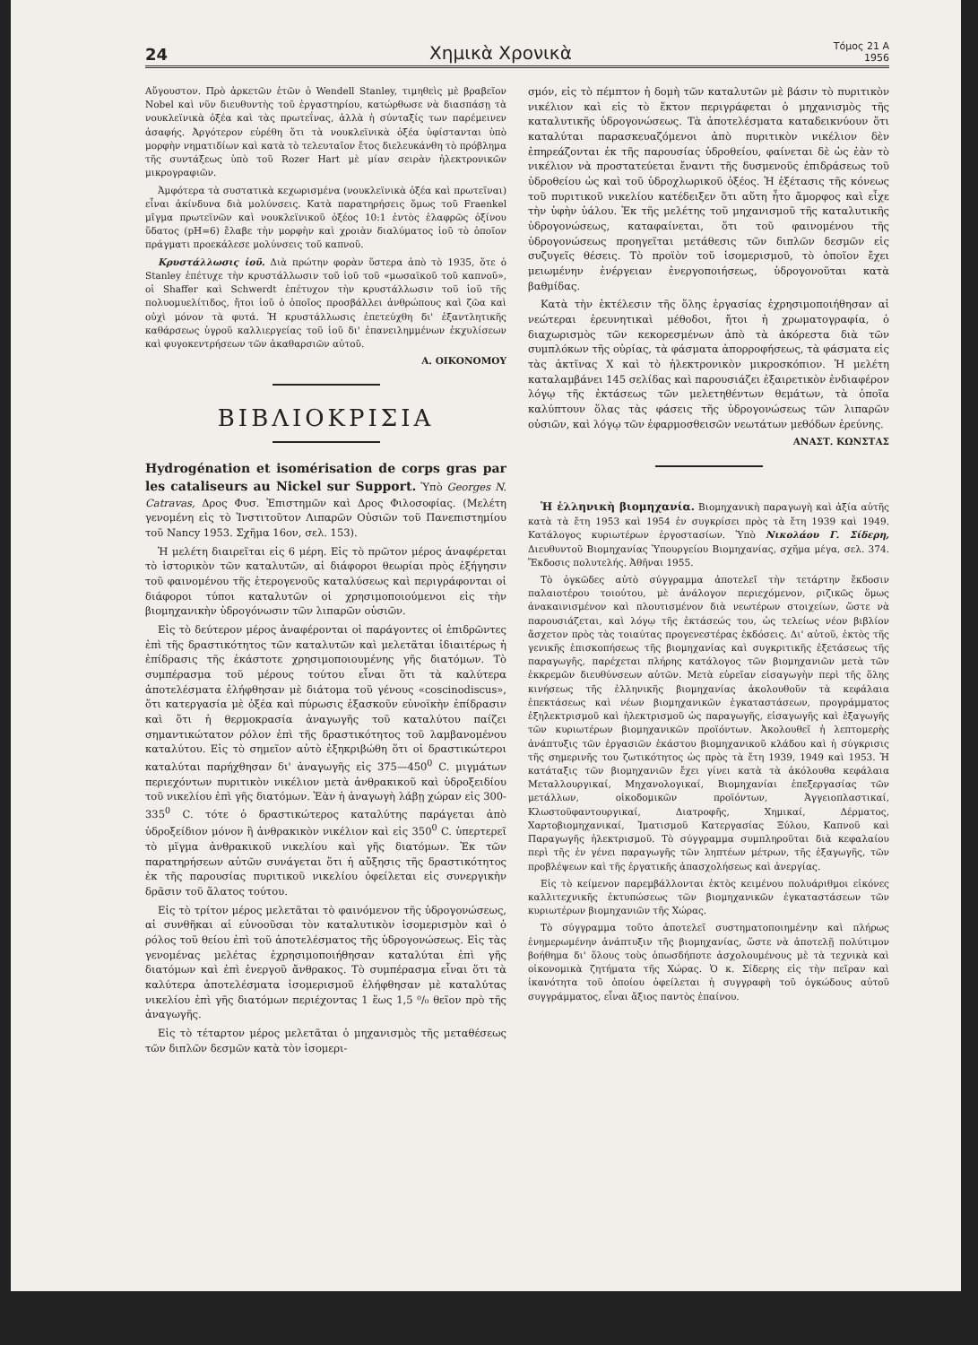24 Χημικὰ Χρονικὰ Τόμος 21 Α
1956
Αὔγουστον. Πρὸ ἀρκετῶν ἐτῶν ὁ Wendell Stanley, τιμηθεὶς μὲ βραβεῖον Nobel καὶ νῦν διευθυντὴς τοῦ ἐργαστηρίου, κατώρθωσε νὰ διασπάσῃ τὰ νουκλεϊνικὰ ὀξέα καὶ τὰς πρωτεΐνας, ἀλλὰ ἡ σύνταξίς των παρέμεινεν ἀσαφής. Ἀργότερον εὑρέθη ὅτι τὰ νουκλεϊνικὰ ὀξέα ὑφίστανται ὑπὸ μορφὴν νηματιδίων καὶ κατὰ τὸ τελευταῖον ἔτος διελευκάνθη τὸ πρόβλημα τῆς συντάξεως ὑπὸ τοῦ Rozer Hart μὲ μίαν σειρὰν ἠλεκτρονικῶν μικρογραφιῶν.
Ἀμφότερα τὰ συστατικὰ κεχωρισμένα (νουκλεϊνικὰ ὀξέα καὶ πρωτεῖναι) εἶναι ἀκίνδυνα διὰ μολύνσεις. Κατὰ παρατηρήσεις ὅμως τοῦ Fraenkel μῖγμα πρωτεϊνῶν καὶ νουκλεϊνικοῦ ὀξέος 10:1 ἐντὸς ἐλαφρῶς ὀξίνου ὕδατος (pH=6) ἔλαβε τὴν μορφὴν καὶ χροιὰν διαλύματος ἰοῦ τὸ ὁποῖον πράγματι προεκάλεσε μολύνσεις τοῦ καπνοῦ.
Κρυστάλλωσις ἰοῦ. Διὰ πρώτην φορὰν ὕστερα ἀπὸ τὸ 1935, ὅτε ὁ Stanley ἐπέτυχε τὴν κρυστάλλωσιν τοῦ ἰοῦ τοῦ «μωσαϊκοῦ τοῦ καπνοῦ», οἱ Shaffer καὶ Schwerdt ἐπέτυχον τὴν κρυστάλλωσιν τοῦ ἰοῦ τῆς πολυομυελίτιδος, ἤτοι ἰοῦ ὁ ὁποῖος προσβάλλει ἀνθρώπους καὶ ζῶα καὶ οὐχὶ μόνον τὰ φυτά. Ἡ κρυστάλλωσις ἐπετεύχθη δι' ἐξαντλητικῆς καθάρσεως ὑγροῦ καλλιεργείας τοῦ ἰοῦ δι' ἐπανειλημμένων ἐκχυλίσεων καὶ φυγοκεντρήσεων τῶν ἀκαθαρσιῶν αὐτοῦ.
Α. ΟΙΚΟΝΟΜΟΥ
ΒΙΒΛΙΟΚΡΙΣΙΑ
Hydrogénation et isomérisation de corps gras par les cataliseurs au Nickel sur Support. Ὑπὸ Georges N. Catravas, Δρος Φυσ. Ἐπιστημῶν καὶ Δρος Φιλοσοφίας. (Μελέτη γενομένη εἰς τὸ Ἰνστιτοῦτον Λιπαρῶν Οὐσιῶν τοῦ Πανεπιστημίου τοῦ Nancy 1953. Σχῆμα 16ον, σελ. 153).
Ἡ μελέτη διαιρεῖται εἰς 6 μέρη. Εἰς τὸ πρῶτον μέρος ἀναφέρεται τὸ ἱστορικὸν τῶν καταλυτῶν, αἱ διάφοροι θεωρίαι πρὸς ἐξήγησιν τοῦ φαινομένου τῆς ἑτερογενοῦς καταλύσεως καὶ περιγράφονται οἱ διάφοροι τύποι καταλυτῶν οἱ χρησιμοποιούμενοι εἰς τὴν βιομηχανικὴν ὑδρογόνωσιν τῶν λιπαρῶν οὐσιῶν.
Εἰς τὸ δεύτερον μέρος ἀναφέρονται οἱ παράγοντες οἱ ἐπιδρῶντες ἐπὶ τῆς δραστικότητος τῶν καταλυτῶν καὶ μελετᾶται ἰδιαιτέρως ἡ ἐπίδρασις τῆς ἑκάστοτε χρησιμοποιουμένης γῆς διατόμων. Τὸ συμπέρασμα τοῦ μέρους τούτου εἶναι ὅτι τὰ καλύτερα ἀποτελέσματα ἐλήφθησαν μὲ διάτομα τοῦ γένους «coscinodiscus», ὅτι κατεργασία μὲ ὀξέα καὶ πύρωσις ἐξασκοῦν εὐνοϊκὴν ἐπίδρασιν καὶ ὅτι ἡ θερμοκρασία ἀναγωγῆς τοῦ καταλύτου παίζει σημαντικώτατον ρόλον ἐπὶ τῆς δραστικότητος τοῦ λαμβανομένου καταλύτου. Εἰς τὸ σημεῖον αὐτὸ ἐξηκριβώθη ὅτι οἱ δραστικώτεροι καταλύται παρήχθησαν δι' ἀναγωγῆς εἰς 375—450<sup>0</sup> C. μιγμάτων περιεχόντων πυριτικὸν νικέλιον μετὰ ἀνθρακικοῦ καὶ ὑδροξειδίου τοῦ νικελίου ἐπὶ γῆς διατόμων. Ἐὰν ἡ ἀναγωγὴ λάβῃ χώραν εἰς 300-335<sup>0</sup> C. τότε ὁ δραστικώτερος καταλύτης παράγεται ἀπὸ ὑδροξείδιον μόνον ἢ ἀνθρακικὸν νικέλιον καὶ εἰς 350<sup>0</sup> C. ὑπερτερεῖ τὸ μῖγμα ἀνθρακικοῦ νικελίου καὶ γῆς διατόμων. Ἐκ τῶν παρατηρήσεων αὐτῶν συνάγεται ὅτι ἡ αὔξησις τῆς δραστικότητος ἐκ τῆς παρουσίας πυριτικοῦ νικελίου ὀφείλεται εἰς συνεργικὴν δρᾶσιν τοῦ ἅλατος τούτου.
Εἰς τὸ τρίτον μέρος μελετᾶται τὸ φαινόμενον τῆς ὑδρογονώσεως, αἱ συνθῆκαι αἱ εὐνοοῦσαι τὸν καταλυτικὸν ἰσομερισμὸν καὶ ὁ ρόλος τοῦ θείου ἐπὶ τοῦ ἀποτελέσματος τῆς ὑδρογονώσεως. Εἰς τὰς γενομένας μελέτας ἐχρησιμοποιήθησαν καταλύται ἐπὶ γῆς διατόμων καὶ ἐπὶ ἐνεργοῦ ἄνθρακος. Τὸ συμπέρασμα εἶναι ὅτι τὰ καλύτερα ἀποτελέσματα ἰσομερισμοῦ ἐλήφθησαν μὲ καταλύτας νικελίου ἐπὶ γῆς διατόμων περιέχοντας 1 ἕως 1,5 ⁰/₀ θεῖον πρὸ τῆς ἀναγωγῆς.
Εἰς τὸ τέταρτον μέρος μελετᾶται ὁ μηχανισμὸς τῆς μεταθέσεως τῶν διπλῶν δεσμῶν κατὰ τὸν ἰσομερι-
σμόν, εἰς τὸ πέμπτον ἡ δομὴ τῶν καταλυτῶν μὲ βάσιν τὸ πυριτικὸν νικέλιον καὶ εἰς τὸ ἕκτον περιγράφεται ὁ μηχανισμὸς τῆς καταλυτικῆς ὑδρογονώσεως. Τὰ ἀποτελέσματα καταδεικνύουν ὅτι καταλύται παρασκευαζόμενοι ἀπὸ πυριτικὸν νικέλιον δὲν ἐπηρεάζονται ἐκ τῆς παρουσίας ὑδροθείου, φαίνεται δὲ ὡς ἐὰν τὸ νικέλιον νὰ προστατεύεται ἔναντι τῆς δυσμενοῦς ἐπιδράσεως τοῦ ὑδροθείου ὡς καὶ τοῦ ὑδροχλωρικοῦ ὀξέος. Ἡ ἐξέτασις τῆς κόνεως τοῦ πυριτικοῦ νικελίου κατέδειξεν ὅτι αὕτη ἦτο ἄμορφος καὶ εἶχε τὴν ὑφὴν ὑάλου. Ἐκ τῆς μελέτης τοῦ μηχανισμοῦ τῆς καταλυτικῆς ὑδρογονώσεως, καταφαίνεται, ὅτι τοῦ φαινομένου τῆς ὑδρογονώσεως προηγεῖται μετάθεσις τῶν διπλῶν δεσμῶν εἰς συζυγεῖς θέσεις. Τὸ προϊὸν τοῦ ἰσομερισμοῦ, τὸ ὁποῖον ἔχει μειωμένην ἐνέργειαν ἐνεργοποιήσεως, ὑδρογονοῦται κατὰ βαθμίδας.
Κατὰ τὴν ἐκτέλεσιν τῆς ὅλης ἐργασίας ἐχρησιμοποιήθησαν αἱ νεώτεραι ἐρευνητικαὶ μέθοδοι, ἤτοι ἡ χρωματογραφία, ὁ διαχωρισμὸς τῶν κεκορεσμένων ἀπὸ τὰ ἀκόρεστα διὰ τῶν συμπλόκων τῆς οὐρίας, τὰ φάσματα ἀπορροφήσεως, τὰ φάσματα εἰς τὰς ἀκτῖνας X καὶ τὸ ἠλεκτρονικὸν μικροσκόπιον. Ἡ μελέτη καταλαμβάνει 145 σελίδας καὶ παρουσιάζει ἐξαιρετικὸν ἐνδιαφέρον λόγῳ τῆς ἐκτάσεως τῶν μελετηθέντων θεμάτων, τὰ ὁποῖα καλύπτουν ὅλας τὰς φάσεις τῆς ὑδρογονώσεως τῶν λιπαρῶν οὐσιῶν, καὶ λόγῳ τῶν ἐφαρμοσθεισῶν νεωτάτων μεθόδων ἐρεύνης.
ΑΝΑΣΤ. ΚΩΝΣΤΑΣ
Ἡ ἑλληνικὴ βιομηχανία. Βιομηχανικὴ παραγωγὴ καὶ ἀξία αὐτῆς κατὰ τὰ ἔτη 1953 καὶ 1954 ἐν συγκρίσει πρὸς τὰ ἔτη 1939 καὶ 1949. Κατάλογος κυριωτέρων ἐργοστασίων. Ὑπὸ Νικολάου Γ. Σίδερη, Διευθυντοῦ Βιομηχανίας Ὑπουργείου Βιομηχανίας, σχῆμα μέγα, σελ. 374. Ἔκδοσις πολυτελής. Ἀθῆναι 1955.
Τὸ ὀγκῶδες αὐτὸ σύγγραμμα ἀποτελεῖ τὴν τετάρτην ἔκδοσιν παλαιοτέρου τοιούτου, μὲ ἀνάλογον περιεχόμενον, ριζικῶς ὅμως ἀνακαινισμένον καὶ πλουτισμένον διὰ νεωτέρων στοιχείων, ὥστε νὰ παρουσιάζεται, καὶ λόγῳ τῆς ἐκτάσεώς του, ὡς τελείως νέον βιβλίον ἄσχετον πρὸς τὰς τοιαύτας προγενεστέρας ἐκδόσεις. Δι' αὐτοῦ, ἐκτὸς τῆς γενικῆς ἐπισκοπήσεως τῆς βιομηχανίας καὶ συγκριτικῆς ἐξετάσεως τῆς παραγωγῆς, παρέχεται πλήρης κατάλογος τῶν βιομηχανιῶν μετὰ τῶν ἐκκρεμῶν διευθύνσεων αὐτῶν. Μετὰ εὐρεῖαν εἰσαγωγὴν περὶ τῆς ὅλης κινήσεως τῆς ἑλληνικῆς βιομηχανίας ἀκολουθοῦν τὰ κεφάλαια ἐπεκτάσεως καὶ νέων βιομηχανικῶν ἐγκαταστάσεων, προγράμματος ἐξηλεκτρισμοῦ καὶ ἠλεκτρισμοῦ ὡς παραγωγῆς, εἰσαγωγῆς καὶ ἐξαγωγῆς τῶν κυριωτέρων βιομηχανικῶν προϊόντων. Ἀκολουθεῖ ἡ λεπτομερὴς ἀνάπτυξις τῶν ἐργασιῶν ἑκάστου βιομηχανικοῦ κλάδου καὶ ἡ σύγκρισις τῆς σημερινῆς του ζωτικότητος ὡς πρὸς τὰ ἔτη 1939, 1949 καὶ 1953. Ἡ κατάταξις τῶν βιομηχανιῶν ἔχει γίνει κατὰ τὰ ἀκόλουθα κεφάλαια Μεταλλουργικαί, Μηχανολογικαί, Βιομηχανίαι ἐπεξεργασίας τῶν μετάλλων, οἰκοδομικῶν προϊόντων, Ἀγγειοπλαστικαί, Κλωστοϋφαντουργικαί, Διατροφῆς, Χημικαί, Δέρματος, Χαρτοβιομηχανικαί, Ἱματισμοῦ Κατεργασίας Ξύλου, Καπνοῦ καὶ Παραγωγῆς ἠλεκτρισμοῦ. Τὸ σύγγραμμα συμπληροῦται διὰ κεφαλαίου περὶ τῆς ἐν γένει παραγωγῆς τῶν ληπτέων μέτρων, τῆς ἐξαγωγῆς, τῶν προβλέψεων καὶ τῆς ἐργατικῆς ἀπασχολήσεως καὶ ἀνεργίας.
Εἰς τὸ κείμενον παρεμβάλλονται ἐκτὸς κειμένου πολυάριθμοι εἰκόνες καλλιτεχνικῆς ἐκτυπώσεως τῶν βιομηχανικῶν ἐγκαταστάσεων τῶν κυριωτέρων βιομηχανιῶν τῆς Χώρας.
Τὸ σύγγραμμα τοῦτο ἀποτελεῖ συστηματοποιημένην καὶ πλήρως ἐνημερωμένην ἀνάπτυξιν τῆς βιομηχανίας, ὥστε νὰ ἀποτελῇ πολύτιμον βοήθημα δι' ὅλους τοὺς ὁπωσδήποτε ἀσχολουμένους μὲ τὰ τεχνικὰ καὶ οἰκονομικὰ ζητήματα τῆς Χώρας. Ὁ κ. Σίδερης εἰς τὴν πεῖραν καὶ ἱκανότητα τοῦ ὁποίου ὀφείλεται ἡ συγγραφὴ τοῦ ὀγκώδους αὐτοῦ συγγράμματος, εἶναι ἄξιος παντὸς ἐπαίνου.